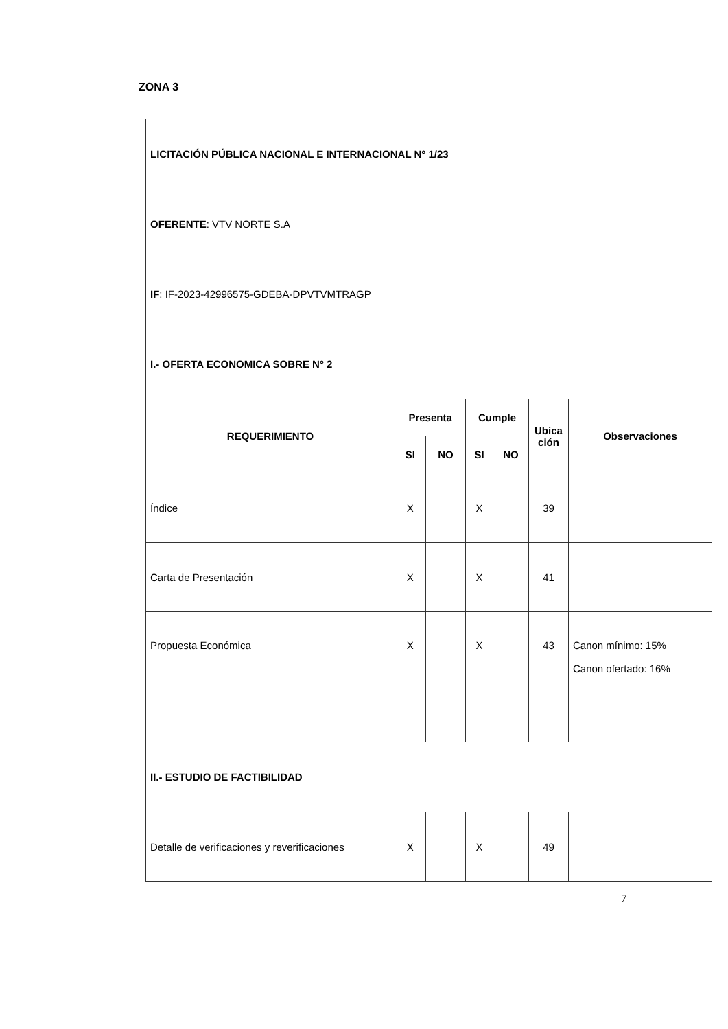ZONA 3
| LICITACIÓN PÚBLICA NACIONAL E INTERNACIONAL N° 1/23 | | | | | | |
| OFERENTE : VTV NORTE S.A | | | | | | |
| IF : IF-2023-42996575-GDEBA-DPVTVMTRAGP | | | | | | |
| I.- OFERTA ECONOMICA SOBRE N° 2 | | | | | | |
| REQUERIMIENTO | Presenta | | Cumple | | Ubica ción | Observaciones |
| | SI | NO | SI | NO | | |
| Índice | X | | X | | 39 | |
| Carta de Presentación | X | | X | | 41 | |
| Propuesta Económica | X | | X | | 43 | Canon mínimo: 15% Canon ofertado: 16% |
| II.- ESTUDIO DE FACTIBILIDAD | | | | | | |
| Detalle de verificaciones y reverificaciones | X | | X | | 49 | |
7